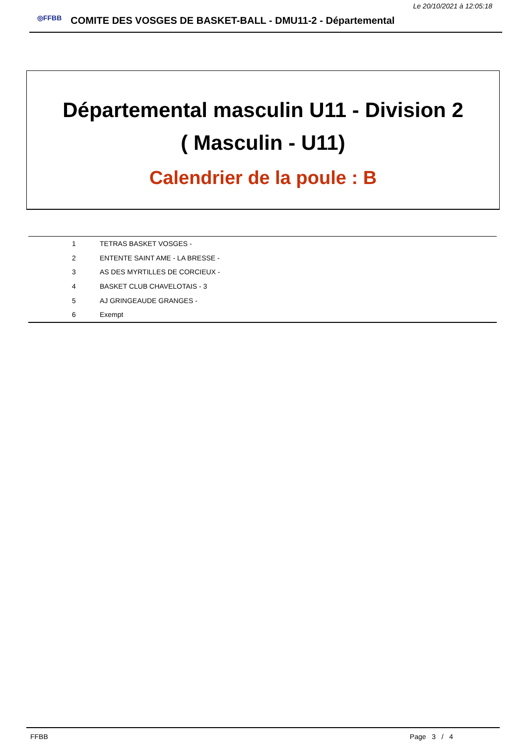Le 20/10/2021 à 12:05:18
◎FFBB
COMITE DES VOSGES DE BASKET-BALL - DMU11-2 - Départemental
Départemental masculin U11 - Division 2
( Masculin - U11)
Calendrier de la poule : B
| 1 | TETRAS BASKET VOSGES - |
| 2 | ENTENTE SAINT AME - LA BRESSE - |
| 3 | AS DES MYRTILLES DE CORCIEUX - |
| 4 | BASKET CLUB CHAVELOTAIS - 3 |
| 5 | AJ GRINGEAUDE GRANGES - |
| 6 | Exempt |
FFBB Page 3 / 4